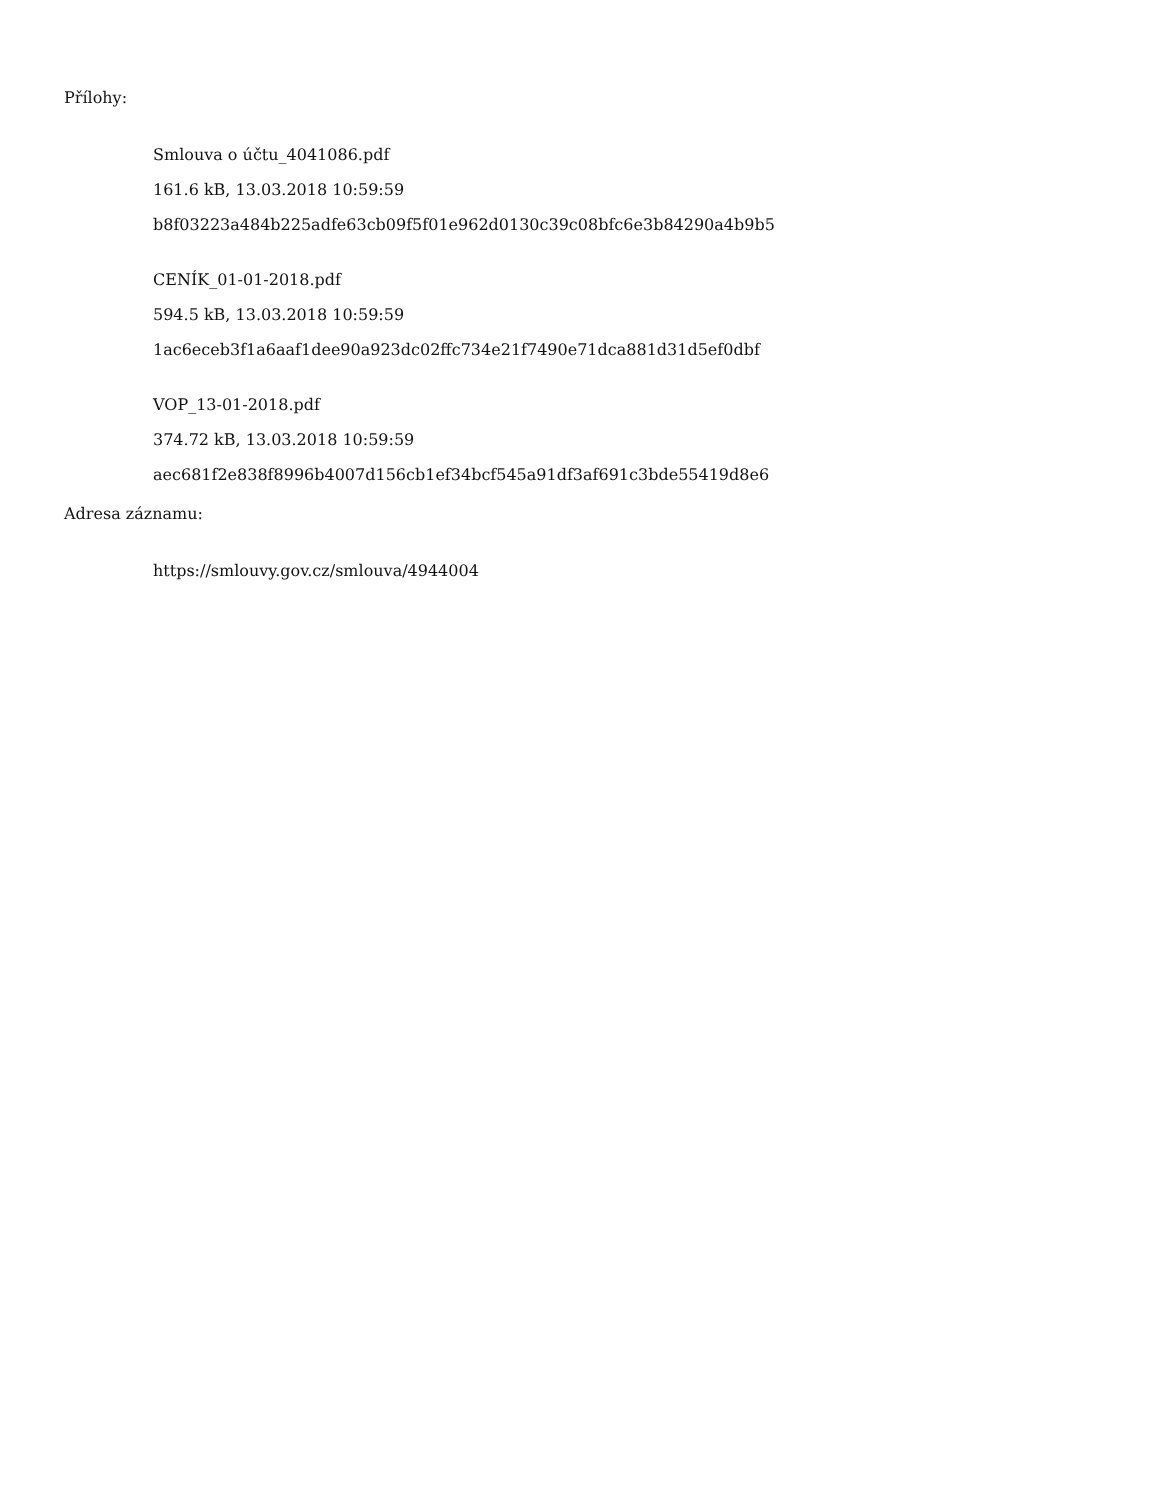Přílohy:
Smlouva o účtu_4041086.pdf
161.6 kB, 13.03.2018 10:59:59
b8f03223a484b225adfe63cb09f5f01e962d0130c39c08bfc6e3b84290a4b9b5
CENÍK_01-01-2018.pdf
594.5 kB, 13.03.2018 10:59:59
1ac6eceb3f1a6aaf1dee90a923dc02ffc734e21f7490e71dca881d31d5ef0dbf
VOP_13-01-2018.pdf
374.72 kB, 13.03.2018 10:59:59
aec681f2e838f8996b4007d156cb1ef34bcf545a91df3af691c3bde55419d8e6
Adresa záznamu:
https://smlouvy.gov.cz/smlouva/4944004